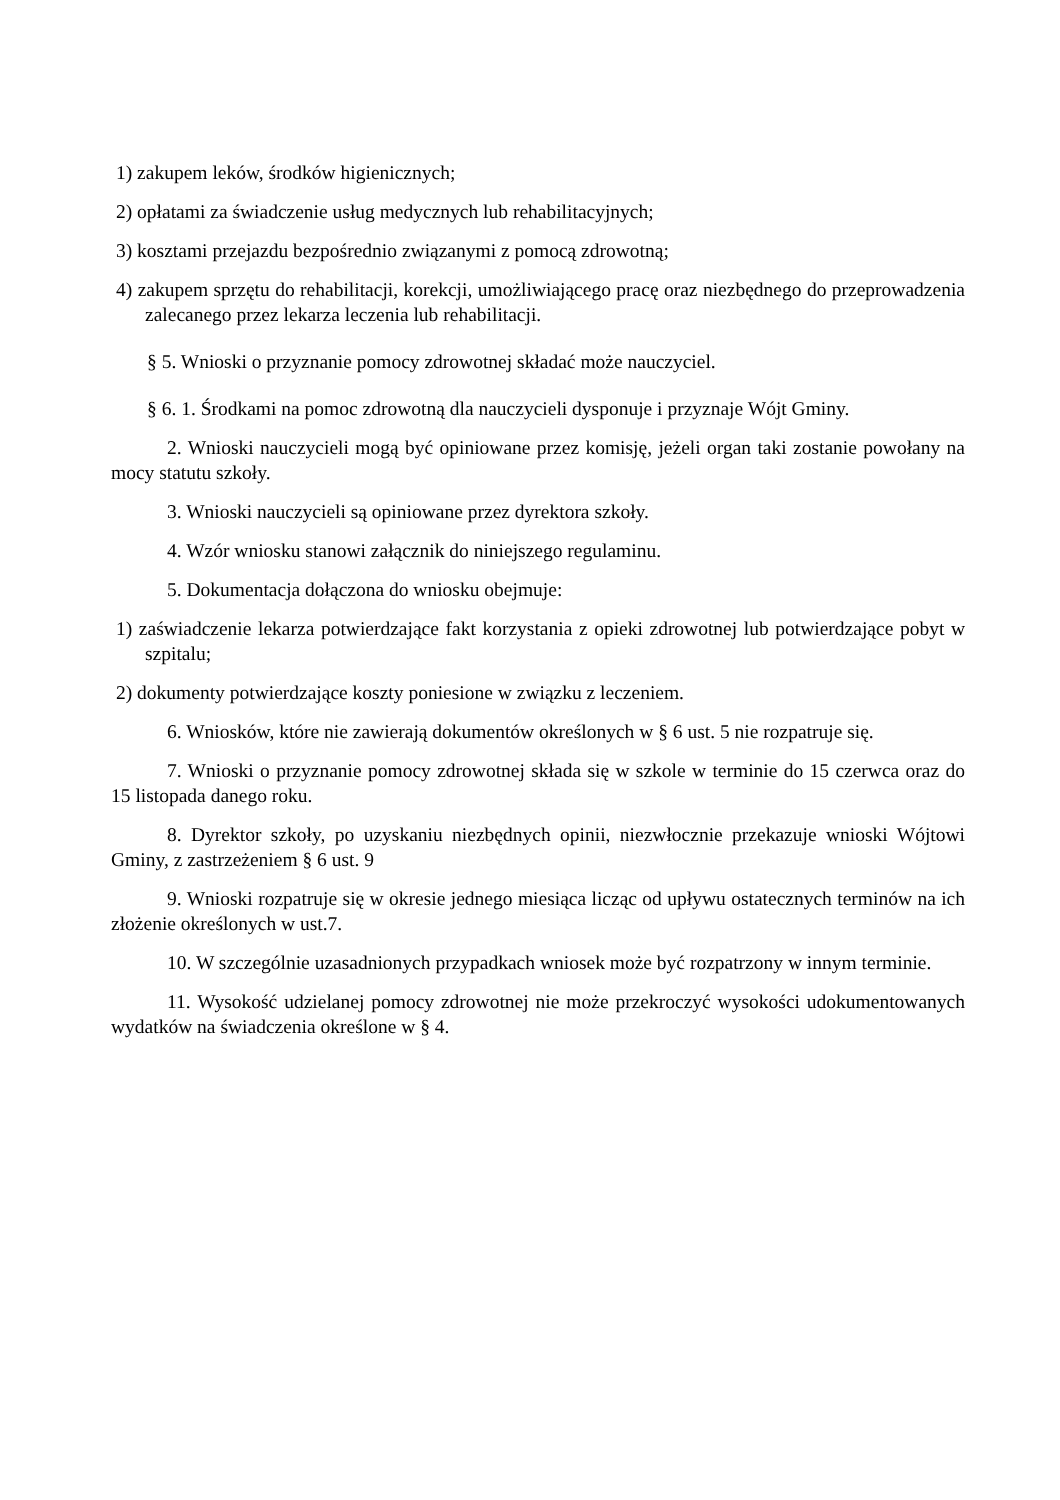1) zakupem leków, środków higienicznych;
2) opłatami za świadczenie usług medycznych lub rehabilitacyjnych;
3) kosztami przejazdu bezpośrednio związanymi z pomocą zdrowotną;
4) zakupem sprzętu do rehabilitacji, korekcji, umożliwiającego pracę oraz niezbędnego do przeprowadzenia zalecanego przez lekarza leczenia lub rehabilitacji.
§ 5. Wnioski o przyznanie pomocy zdrowotnej składać może nauczyciel.
§ 6. 1. Środkami na pomoc zdrowotną dla nauczycieli dysponuje i przyznaje Wójt Gminy.
2. Wnioski nauczycieli mogą być opiniowane przez komisję, jeżeli organ taki zostanie powołany na mocy statutu szkoły.
3. Wnioski nauczycieli są opiniowane przez dyrektora szkoły.
4. Wzór wniosku stanowi załącznik do niniejszego regulaminu.
5. Dokumentacja dołączona do wniosku obejmuje:
1) zaświadczenie lekarza potwierdzające fakt korzystania z opieki zdrowotnej lub potwierdzające pobyt w szpitalu;
2) dokumenty potwierdzające koszty poniesione w związku z leczeniem.
6. Wniosków, które nie zawierają dokumentów określonych w § 6 ust. 5 nie rozpatruje się.
7. Wnioski o przyznanie pomocy zdrowotnej składa się w szkole w terminie do 15 czerwca oraz do 15 listopada danego roku.
8. Dyrektor szkoły, po uzyskaniu niezbędnych opinii, niezwłocznie przekazuje wnioski Wójtowi Gminy, z zastrzeżeniem § 6 ust. 9
9. Wnioski rozpatruje się w okresie jednego miesiąca licząc od upływu ostatecznych terminów na ich złożenie określonych w ust.7.
10. W szczególnie uzasadnionych przypadkach wniosek może być rozpatrzony w innym terminie.
11. Wysokość udzielanej pomocy zdrowotnej nie może przekroczyć wysokości udokumentowanych wydatków na świadczenia określone w § 4.